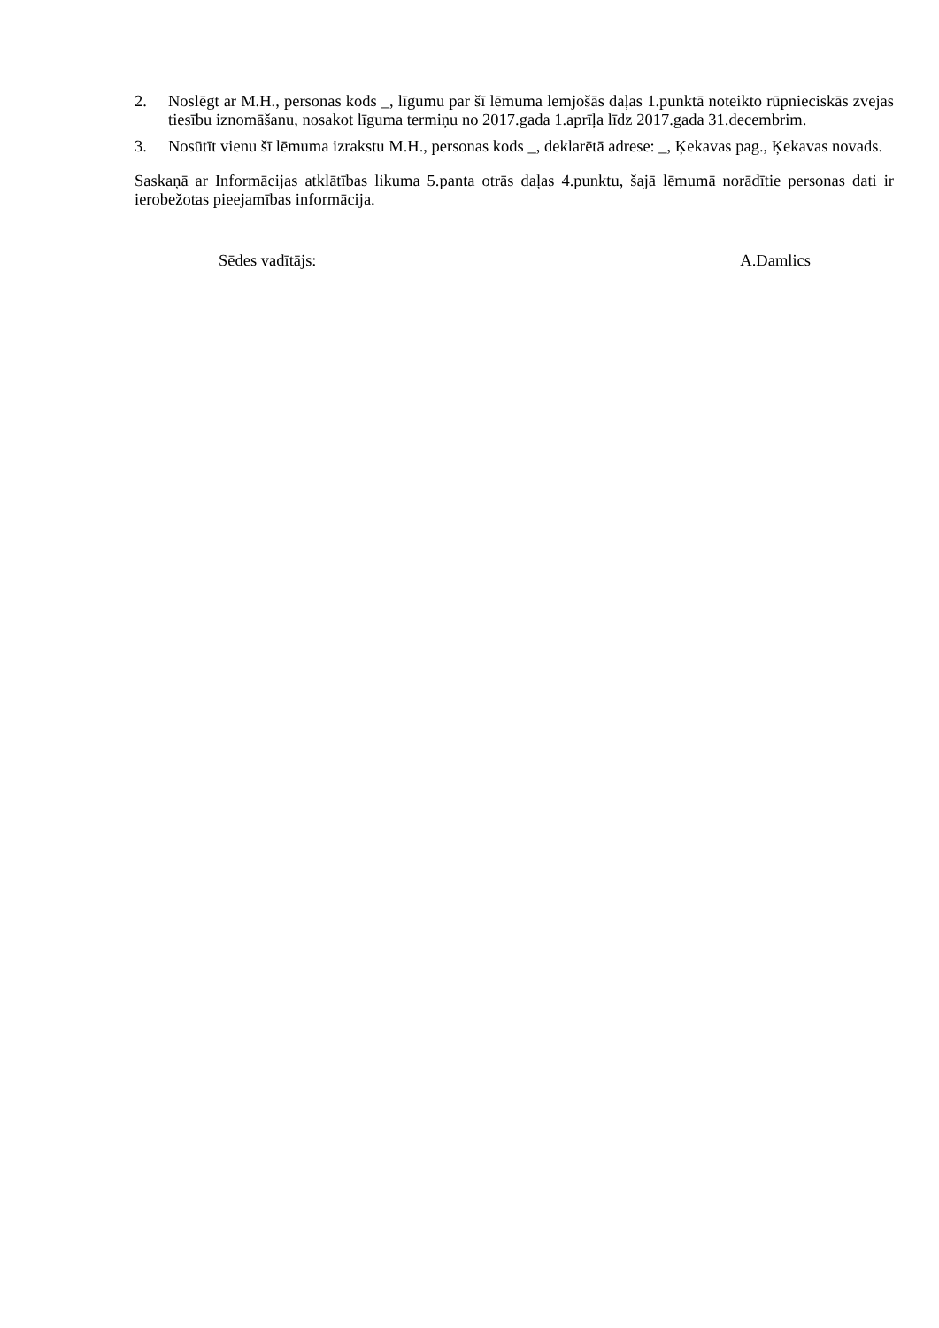2. Noslēgt ar M.H., personas kods _, līgumu par šī lēmuma lemjošās daļas 1.punktā noteikto rūpnieciskās zvejas tiesību iznomāšanu, nosakot līguma termiņu no 2017.gada 1.aprīļa līdz 2017.gada 31.decembrim.
3. Nosūtīt vienu šī lēmuma izrakstu M.H., personas kods _, deklarētā adrese: _, Ķekavas pag., Ķekavas novads.
Saskaņā ar Informācijas atklātības likuma 5.panta otrās daļas 4.punktu, šajā lēmumā norādītie personas dati ir ierobežotas pieejamības informācija.
Sēdes vadītājs: A.Damlics